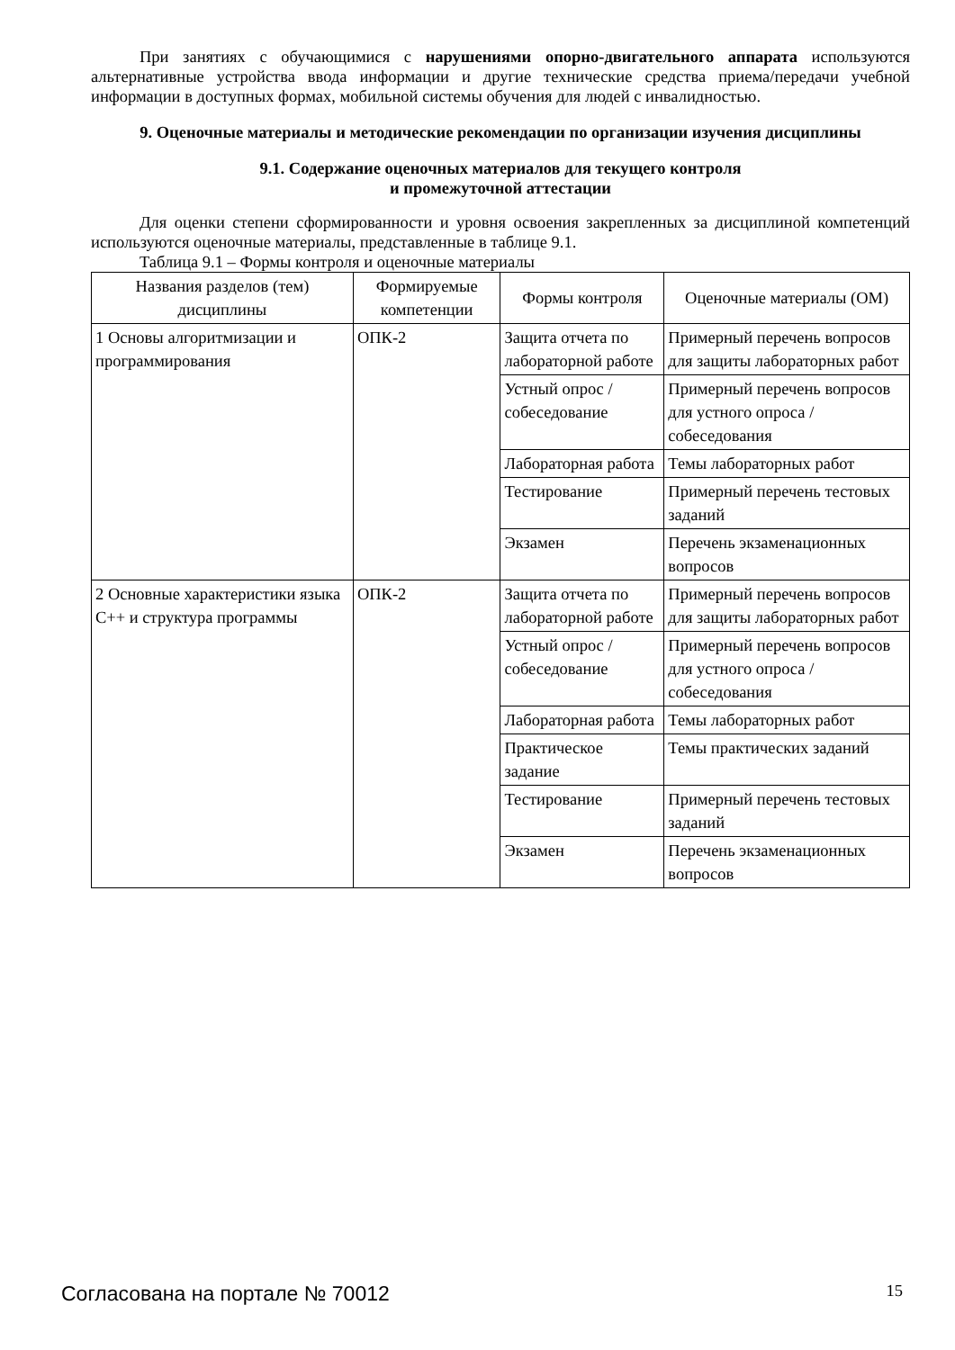При занятиях с обучающимися с нарушениями опорно-двигательного аппарата используются альтернативные устройства ввода информации и другие технические средства приема/передачи учебной информации в доступных формах, мобильной системы обучения для людей с инвалидностью.
9. Оценочные материалы и методические рекомендации по организации изучения дисциплины
9.1. Содержание оценочных материалов для текущего контроля
и промежуточной аттестации
Для оценки степени сформированности и уровня освоения закрепленных за дисциплиной компетенций используются оценочные материалы, представленные в таблице 9.1.
Таблица 9.1 – Формы контроля и оценочные материалы
| Названия разделов (тем) дисциплины | Формируемые компетенции | Формы контроля | Оценочные материалы (ОМ) |
| --- | --- | --- | --- |
| 1 Основы алгоритмизации и программирования | ОПК-2 | Защита отчета по лабораторной работе | Примерный перечень вопросов для защиты лабораторных работ |
| | | Устный опрос / собеседование | Примерный перечень вопросов для устного опроса / собеседования |
| | | Лабораторная работа | Темы лабораторных работ |
| | | Тестирование | Примерный перечень тестовых заданий |
| | | Экзамен | Перечень экзаменационных вопросов |
| 2 Основные характеристики языка С++ и структура программы | ОПК-2 | Защита отчета по лабораторной работе | Примерный перечень вопросов для защиты лабораторных работ |
| | | Устный опрос / собеседование | Примерный перечень вопросов для устного опроса / собеседования |
| | | Лабораторная работа | Темы лабораторных работ |
| | | Практическое задание | Темы практических заданий |
| | | Тестирование | Примерный перечень тестовых заданий |
| | | Экзамен | Перечень экзаменационных вопросов |
Согласована на портале № 70012 15